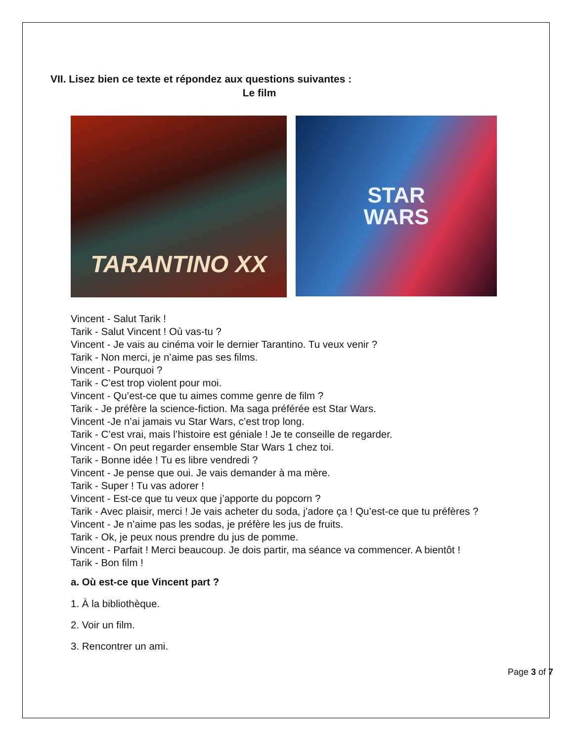VII. Lisez bien ce texte et répondez aux questions suivantes :
Le film
TARANTINO XX
STAR
WARS
Vincent - Salut Tarik !
Tarik - Salut Vincent ! Où vas-tu ?
Vincent - Je vais au cinéma voir le dernier Tarantino. Tu veux venir ?
Tarik - Non merci, je n’aime pas ses films.
Vincent - Pourquoi ?
Tarik - C’est trop violent pour moi.
Vincent - Qu’est-ce que tu aimes comme genre de film ?
Tarik - Je préfère la science-fiction. Ma saga préférée est Star Wars.
Vincent -Je n’ai jamais vu Star Wars, c’est trop long.
Tarik - C’est vrai, mais l’histoire est géniale ! Je te conseille de regarder.
Vincent - On peut regarder ensemble Star Wars 1 chez toi.
Tarik - Bonne idée ! Tu es libre vendredi ?
Vincent - Je pense que oui. Je vais demander à ma mère.
Tarik - Super ! Tu vas adorer !
Vincent - Est-ce que tu veux que j’apporte du popcorn ?
Tarik - Avec plaisir, merci ! Je vais acheter du soda, j’adore ça ! Qu’est-ce que tu préfères ?
Vincent - Je n’aime pas les sodas, je préfère les jus de fruits.
Tarik - Ok, je peux nous prendre du jus de pomme.
Vincent - Parfait ! Merci beaucoup. Je dois partir, ma séance va commencer. A bientôt !
Tarik - Bon film !
a. Où est-ce que Vincent part ?
1. À la bibliothèque.
2. Voir un film.
3. Rencontrer un ami.
Page 3 of 7